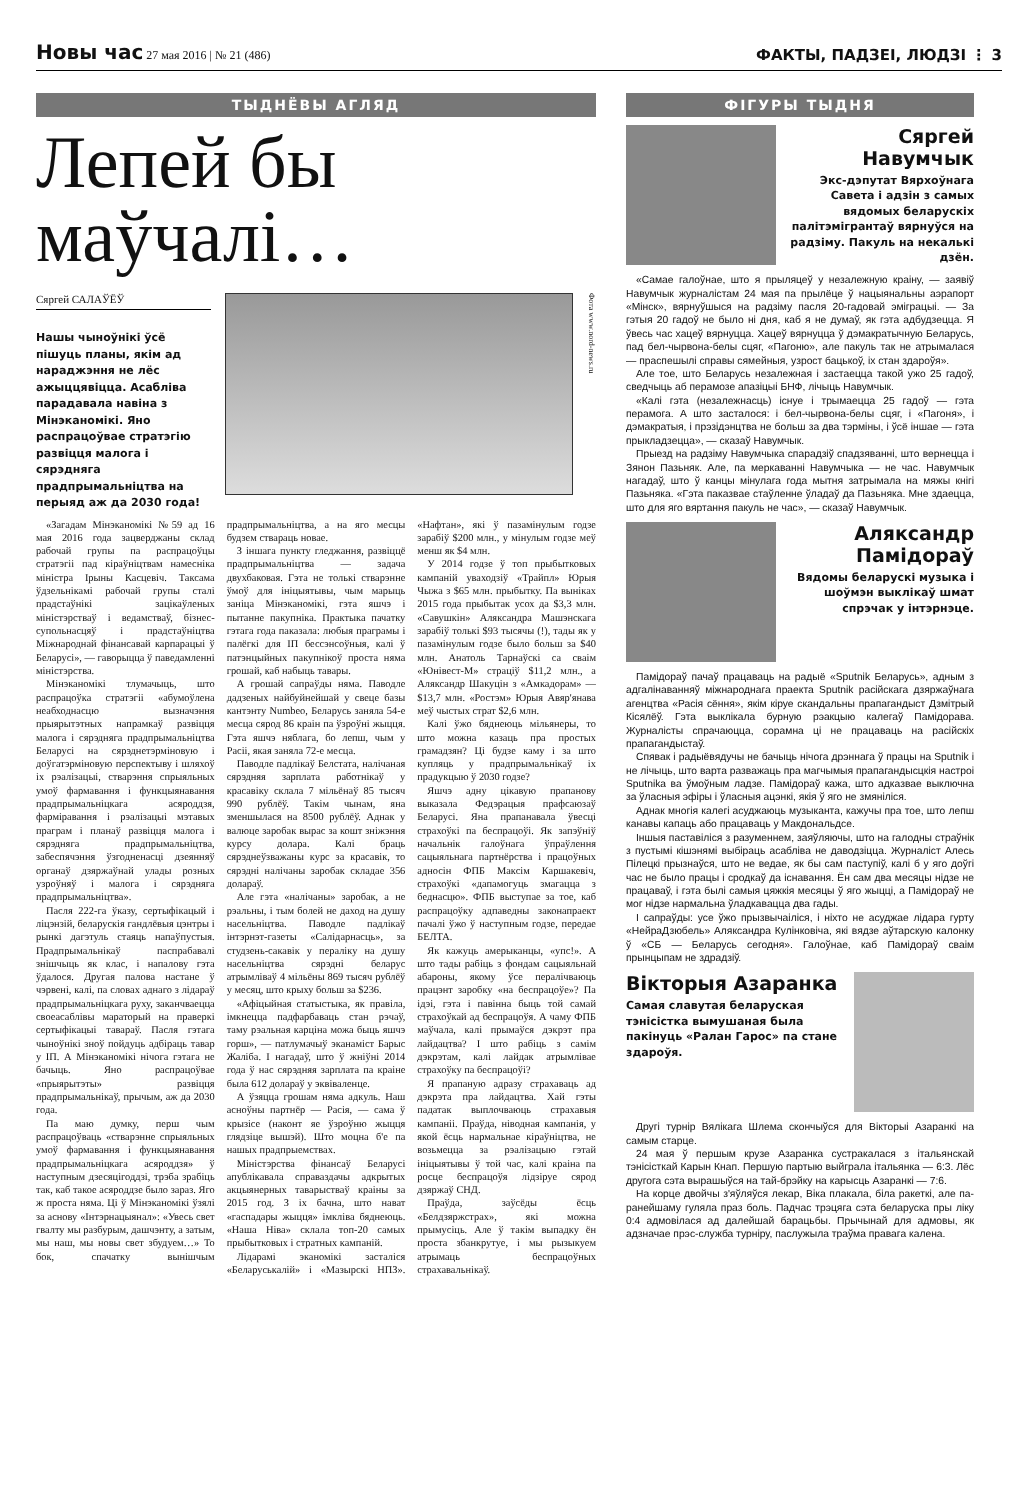Новы час 27 мая 2016 | № 21 (486)
ФАКТЫ, ПАДЗЕІ, ЛЮДЗІ ⋮ 3
ТЫДНЁВЫ АГЛЯД
Лепей бы маўчалі…
Сяргей САЛАЎЁЎ
Нашы чыноўнікі ўсё пішуць планы, якім ад нараджэння не лёс ажыццявіцца. Асабліва парадавала навіна з Мінэканомікі. Яно распрацоўвае стратэгію развіцця малога і сярэдняга прадпрымальніцтва на перыяд аж да 2030 года!
Фота www.nord-news.ru
«Загадам Мінэканомікі №59 ад 16 мая 2016 года зацверджаны склад рабочай групы па распрацоўцы стратэгіі пад кіраўніцтвам намесніка міністра Ірыны Касцевіч. Таксама ўдзельнікамі рабочай групы сталі прадстаўнікі зацікаўленых міністэрстваў і ведамстваў, бізнес-супольнасцяў і прадстаўніцтва Міжнароднай фінансавай карпарацыі ў Беларусі», — гаворыцца ў паведамленні міністэрства.
Мінэканомікі тлумачыць, што распрацоўка стратэгіі «абумоўлена неабходнасцю вызначэння прыярытэтных напрамкаў развіцця малога і сярэдняга прадпрымальніцтва Беларусі на сярэднетэрміновую і доўгатэрміновую перспектыву і шляхоў іх рэалізацыі, стварэння спрыяльных умоў фармавання і функцыянавання прадпрымальніцкага асяроддзя, фарміравання і рэалізацыі мэтавых праграм і планаў развіцця малога і сярэдняга прадпрымальніцтва, забеспячэння ўзгодненасці дзеянняў органаў дзяржаўнай улады розных узроўняў і малога і сярэдняга прадпрымальніцтва».
Пасля 222-га ўказу, сертыфікацый і ліцэнзій, беларускія гандлёвыя цэнтры і рынкі дагэтуль стаяць напаўпустыя. Прадпрымальнікаў паспрабавалі знішчыць як клас, і напалову гэта ўдалося. Другая палова настане ў чэрвені, калі, па словах аднаго з лідараў прадпрымальніцкага руху, заканчваецца своеасаблівы мараторый на праверкі сертыфікацыі тавараў. Пасля гэтага чыноўнікі зноў пойдуць адбіраць тавар у ІП. А Мінэканомікі нічога гэтага не бачыць. Яно распрацоўвае «прыярытэты» развіцця прадпрымальнікаў, прычым, аж да 2030 года.
Па маю думку, перш чым распрацоўваць «стварэнне спрыяльных умоў фармавання і функцыянавання прадпрымальніцкага асяроддзя» ў наступным дзесяцігоддзі, трэба зрабіць так, каб такое асяроддзе было зараз. Яго ж проста няма. Ці ў Мінэканомікі ўзялі за аснову «Інтэрнацыянал»: «Увесь свет гвалту мы разбурым, дашчэнту, а затым, мы наш, мы новы свет збудуем…» То бок, спачатку вынішчым прадпрымальніцтва, а на яго месцы будзем ствараць новае.
З іншага пункту гледжання, развіццё прадпрымальніцтва — задача двухбаковая. Гэта не толькі стварэнне ўмоў для ініцыятывы, чым марыць заніца Мінэканомікі, гэта яшчэ і пытанне пакупніка. Практыка пачатку гэтага года паказала: любыя праграмы і палёгкі для ІП бессэнсоўныя, калі ў патэнцыйных пакупнікоў проста няма грошай, каб набыць тавары.
А грошай сапраўды няма. Паводле дадзеных найбуйнейшай у свеце базы кантэнту Numbeo, Беларусь заняла 54-е месца сярод 86 краін па ўзроўні жыцця. Гэта яшчэ няблага, бо лепш, чым у Расіі, якая заняла 72-е месца.
Паводле падлікаў Белстата, налічаная сярэдняя зарплата работнікаў у красавіку склала 7 мільёнаў 85 тысяч 990 рублёў. Такім чынам, яна зменшылася на 8500 рублёў. Аднак у валюце заробак вырас за кошт зніжэння курсу долара. Калі браць сярэднеўзважаны курс за красавік, то сярэдні налічаны заробак складае 356 долараў.
Але гэта «налічаны» заробак, а не рэальны, і тым болей не даход на душу насельніцтва. Паводле падлікаў інтэрнэт-газеты «Салідарнасць», за студзень-сакавік у пераліку на душу насельніцтва сярэдні беларус атрымліваў 4 мільёны 869 тысяч рублёў у месяц, што крыху больш за $236.
«Афіцыйная статыстыка, як правіла, імкнецца падфарбаваць стан рэчаў, таму рэальная карціна можа быць яшчэ горш», — патлумачыў эканаміст Барыс Жаліба. І нагадаў, што ў жніўні 2014 года ў нас сярэдняя зарплата па краіне была 612 долараў у эквіваленце.
А ўзяцца грошам няма адкуль. Наш асноўны партнёр — Расія, — сама ў крызісе (наконт яе ўзроўню жыцця глядзіце вышэй). Што моцна б'е па нашых прадпрыемствах.
Міністэрства фінансаў Беларусі апублікавала справаздачы адкрытых акцыянерных таварыстваў краіны за 2015 год. З іх бачна, што нават «гаспадары жыцця» імкліва бяднеюць. «Наша Ніва» склала топ-20 самых прыбытковых і стратных кампаній.
Лідарамі эканомікі засталіся «Беларуськалій» і «Мазырскі НПЗ». «Нафтан», які ў пазамінулым годзе зарабіў $200 млн., у мінулым годзе меў менш як $4 млн.
У 2014 годзе ў топ прыбытковых кампаній уваходзіў «Трайпл» Юрыя Чыжа з $65 млн. прыбытку. Па выніках 2015 года прыбытак усох да $3,3 млн. «Савушкін» Аляксандра Машэнскага зарабіў толькі $93 тысячы (!), тады як у пазамінулым годзе было больш за $40 млн. Анатоль Тарнаўскі са сваім «Юнівест-М» страціў $11,2 млн., а Аляксандр Шакуцін з «Амкадорам» — $13,7 млн. «Ростэм» Юрыя Авяр'янава меў чыстых страт $2,6 млн.
Калі ўжо бяднеюць мільянеры, то што можна казаць пра простых грамадзян? Ці будзе каму і за што купляць у прадпрымальнікаў іх прадукцыю ў 2030 годзе?
Яшчэ адну цікавую прапанову выказала Федэрацыя прафсаюзаў Беларусі. Яна прапанавала ўвесці страхоўкі па беспрацоўі. Як запэўніў начальнік галоўнага ўпраўлення сацыяльнага партнёрства і працоўных адносін ФПБ Максім Каршакевіч, страхоўкі «дапамогуць змагацца з беднасцю». ФПБ выступае за тое, каб распрацоўку адпаведны законапраект пачалі ўжо ў наступным годзе, передае БЕЛТА.
Як кажуць амерыканцы, «упс!». А што тады рабіць з фондам сацыяльнай абароны, якому ўсе пералічваюць працэнт заробку «на беспрацоўе»? Па ідэі, гэта і павінна быць той самай страхоўкай ад беспрацоўя. А чаму ФПБ маўчала, калі прымаўся дэкрэт пра лайдацтва? І што рабіць з самім дэкрэтам, калі лайдак атрымлівае страхоўку па беспрацоўі?
Я прапаную адразу страхаваць ад дэкрэта пра лайдацтва. Хай гэты падатак выплочваюць страхавыя кампаніі. Праўда, ніводная кампанія, у якой ёсць нармальнае кіраўніцтва, не возьмецца за рэалізацыю гэтай ініцыятывы ў той час, калі краіна па росце беспрацоўя лідзіруе сярод дзяржаў СНД.
Праўда, заўсёды ёсць «Белдзяржстрах», які можна прымусіць. Але ў такім выпадку ён проста збанкрутуе, і мы рызыкуем атрымаць беспрацоўных страхавальнікаў.
ФІГУРЫ ТЫДНЯ
Сяргей Навумчык
Экс-дэпутат Вярхоўнага Савета і адзін з самых вядомых беларускіх палітэмігрантаў вярнуўся на радзіму. Пакуль на некалькі дзён.
«Самае галоўнае, што я прыляцеў у незалежную краіну, — заявіў Навумчык журналістам 24 мая па прылёце ў нацыянальны аэрапорт «Мінск», вярнуўшыся на радзіму пасля 20-гадовай эміграцыі. — За гэтыя 20 гадоў не было ні дня, каб я не думаў, як гэта адбудзецца. Я ўвесь час хацеў вярнуцца. Хацеў вярнуцца ў дэмакратычную Беларусь, пад бел-чырвона-белы сцяг, «Пагоню», але пакуль так не атрымалася — праспешылі справы сямейныя, узрост бацькоў, іх стан здароўя».
Але тое, што Беларусь незалежная і застаецца такой ужо 25 гадоў, сведчыць аб перамозе апазіцыі БНФ, лічыць Навумчык.
«Калі гэта (незалежнасць) існуе і трымаецца 25 гадоў — гэта перамога. А што засталося: і бел-чырвона-белы сцяг, і «Пагоня», і дэмакратыя, і прэзідэнцтва не больш за два тэрміны, і ўсё іншае — гэта прыкладзецца», — сказаў Навумчык.
Прыезд на радзіму Навумчыка спарадзіў спадзяванні, што вернецца і Зянон Пазьняк. Але, па меркаванні Навумчыка — не час. Навумчык нагадаў, што ў канцы мінулага года мытня затрымала на мяжы кнігі Пазьняка. «Гэта паказвае стаўленне ўладаў да Пазьняка. Мне здаецца, што для яго вяртання пакуль не час», — сказаў Навумчык.
Аляксандр Памідораў
Вядомы беларускі музыка і шоўмэн выклікаў шмат спрэчак у інтэрнэце.
Памідораў пачаў працаваць на радыё «Sputnik Беларусь», адным з адгалінаванняў міжнароднага праекта Sputnik расійскага дзяржаўнага агенцтва «Расія сёння», якім кіруе скандальны прапагандыст Дзмітрый Кісялёў. Гэта выклікала бурную рэакцыю калегаў Памідорава. Журналісты спрачаюцца, сорамна ці не працаваць на расійскіх прапагандыстаў.
Спявак і радыёвядучы не бачыць нічога дрэннага ў працы на Sputnik і не лічыць, што варта разважаць пра магчымыя прапагандысцкія настроі Sputnika ва ўмоўным ладзе. Памідораў кажа, што адказвае выключна за ўласныя эфіры і ўласныя ацэнкі, якія ў яго не змяніліся.
Аднак многія калегі асуджаюць музыканта, кажучы пра тое, што лепш канавы капаць або працаваць у Макдональдсе.
Іншыя паставіліся з разуменнем, заяўляючы, што на галодны страўнік з пустымі кішэнямі выбіраць асабліва не даводзіцца. Журналіст Алесь Пілецкі прызнаўся, што не ведае, як бы сам паступіў, калі б у яго доўгі час не было працы і сродкаў да існавання. Ён сам два месяцы нідзе не працаваў, і гэта былі самыя цяжкія месяцы ў яго жыцці, а Памідораў не мог нідзе нармальна ўладкавацца два гады.
І сапраўды: усе ўжо прызвычаіліся, і ніхто не асуджае лідара гурту «НейраДзюбель» Аляксандра Кулінковіча, які вядзе аўтарскую калонку ў «СБ — Беларусь сегодня». Галоўнае, каб Памідораў сваім прынцыпам не здрадзіў.
Вікторыя Азаранка
Самая славутая беларуская тэнісістка вымушаная была пакінуць «Ралан Гарос» па стане здароўя.
Другі турнір Вялікага Шлема скончыўся для Вікторыі Азаранкі на самым старце.
24 мая ў першым крузе Азаранка сустракалася з італьянскай тэнісісткай Карын Кнап. Першую партыю выйграла італьянка — 6:3. Лёс другога сэта вырашыўся на тай-брэйку на карысць Азаранкі — 7:6.
На корце двойчы з'яўляўся лекар, Віка плакала, біла ракеткі, але па-ранейшаму гуляла праз боль. Падчас трэцяга сэта беларуска пры ліку 0:4 адмовілася ад далейшай барацьбы. Прычынай для адмовы, як адзначае прэс-служба турніру, паслужыла траўма правага калена.